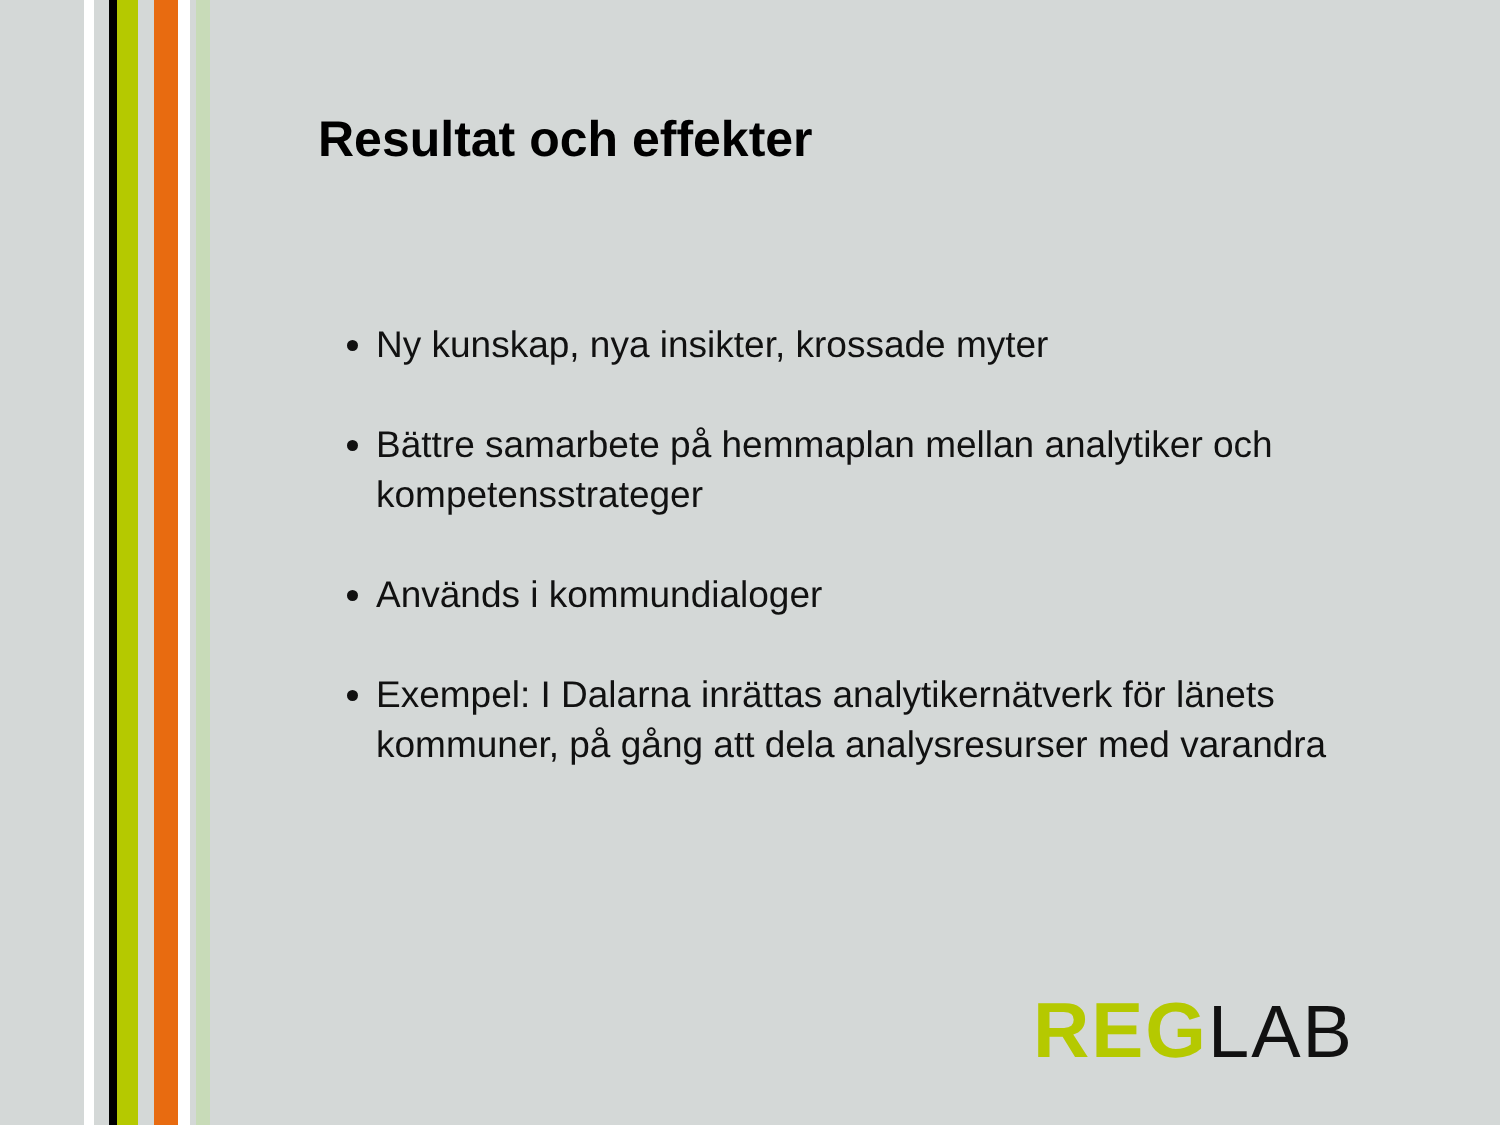Resultat och effekter
Ny kunskap, nya insikter, krossade myter
Bättre samarbete på hemmaplan mellan analytiker och kompetensstrateger
Används i kommundialoger
Exempel: I Dalarna inrättas analytikernätverk för länets kommuner, på gång att dela analysresurser med varandra
REG LAB